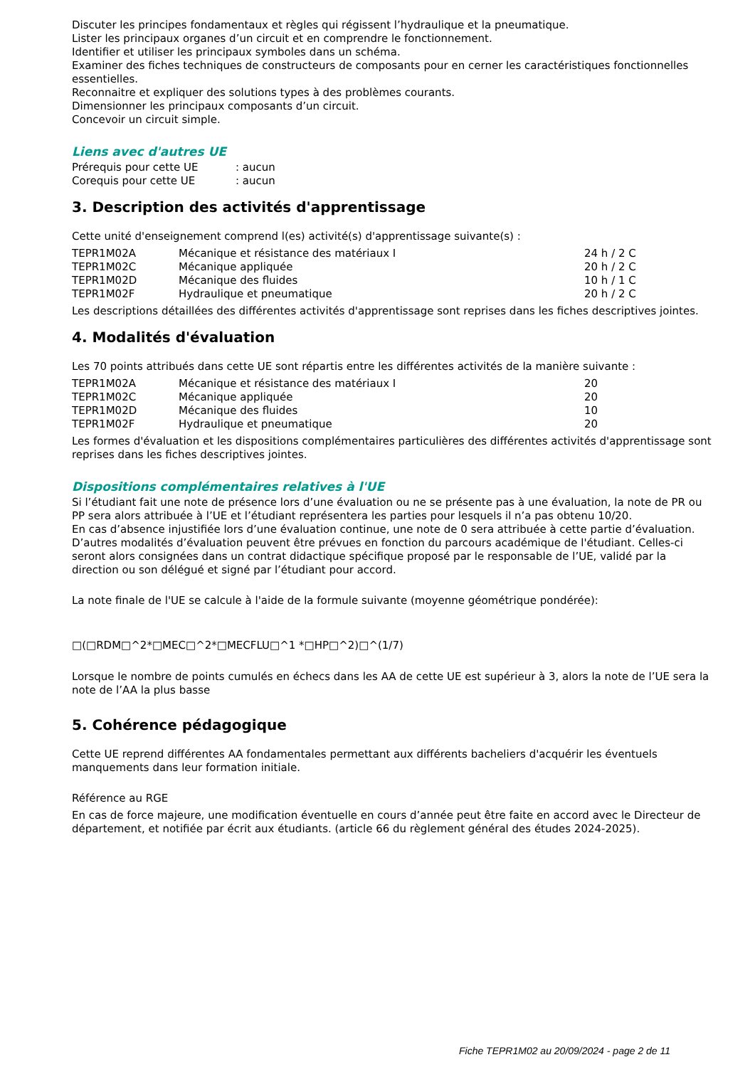Discuter les principes fondamentaux et règles qui régissent l’hydraulique et la pneumatique.
Lister les principaux organes d’un circuit et en comprendre le fonctionnement.
Identifier et utiliser les principaux symboles dans un schéma.
Examiner des fiches techniques de constructeurs de composants pour en cerner les caractéristiques fonctionnelles essentielles.
Reconnaitre et expliquer des solutions types à des problèmes courants.
Dimensionner les principaux composants d’un circuit.
Concevoir un circuit simple.
Liens avec d'autres UE
| Prérequis pour cette UE | : aucun |
| Corequis pour cette UE | : aucun |
3. Description des activités d'apprentissage
Cette unité d'enseignement comprend l(es) activité(s) d'apprentissage suivante(s) :
| TEPR1M02A | Mécanique et résistance des matériaux I | 24 h / 2 C |
| TEPR1M02C | Mécanique appliquée | 20 h / 2 C |
| TEPR1M02D | Mécanique des fluides | 10 h / 1 C |
| TEPR1M02F | Hydraulique et pneumatique | 20 h / 2 C |
Les descriptions détaillées des différentes activités d'apprentissage sont reprises dans les fiches descriptives jointes.
4. Modalités d'évaluation
Les 70 points attribués dans cette UE sont répartis entre les différentes activités de la manière suivante :
| TEPR1M02A | Mécanique et résistance des matériaux I | 20 |
| TEPR1M02C | Mécanique appliquée | 20 |
| TEPR1M02D | Mécanique des fluides | 10 |
| TEPR1M02F | Hydraulique et pneumatique | 20 |
Les formes d'évaluation et les dispositions complémentaires particulières des différentes activités d'apprentissage sont reprises dans les fiches descriptives jointes.
Dispositions complémentaires relatives à l'UE
Si l’étudiant fait une note de présence lors d’une évaluation ou ne se présente pas à une évaluation, la note de PR ou PP sera alors attribuée à l’UE et l’étudiant représentera les parties pour lesquels il n’a pas obtenu 10/20.
En cas d’absence injustifiée lors d’une évaluation continue, une note de 0 sera attribuée à cette partie d’évaluation.
D’autres modalités d’évaluation peuvent être prévues en fonction du parcours académique de l'étudiant. Celles-ci seront alors consignées dans un contrat didactique spécifique proposé par le responsable de l’UE, validé par la direction ou son délégué et signé par l’étudiant pour accord.
La note finale de l'UE se calcule à l'aide de la formule suivante (moyenne géométrique pondérée):
□(□RDM□^2*□MEC□^2*□MECFLU□^1 *□HP□^2)□^(1/7)
Lorsque le nombre de points cumulés en échecs dans les AA de cette UE est supérieur à 3, alors la note de l’UE sera la note de l’AA la plus basse
5. Cohérence pédagogique
Cette UE reprend différentes AA fondamentales permettant aux différents bacheliers d'acquérir les éventuels manquements dans leur formation initiale.
Référence au RGE
En cas de force majeure, une modification éventuelle en cours d’année peut être faite en accord avec le Directeur de département, et notifiée par écrit aux étudiants. (article 66 du règlement général des études 2024-2025).
Fiche TEPR1M02 au 20/09/2024 - page 2 de 11